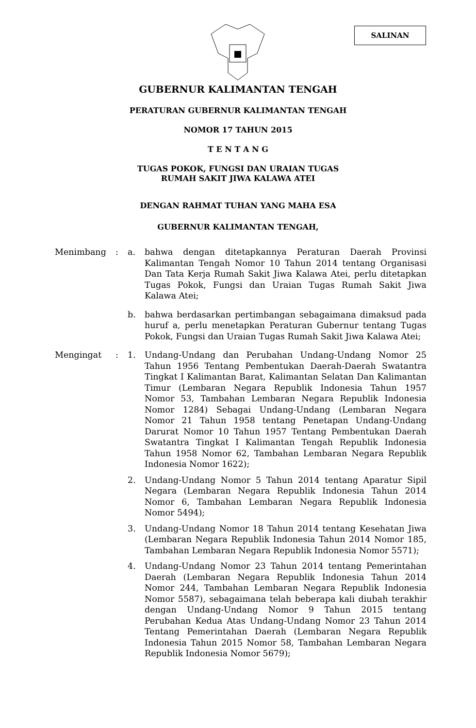SALINAN
GUBERNUR KALIMANTAN TENGAH
PERATURAN GUBERNUR KALIMANTAN TENGAH
NOMOR 17 TAHUN 2015
T E N T A N G
TUGAS POKOK, FUNGSI DAN URAIAN TUGAS
RUMAH SAKIT JIWA KALAWA ATEI
DENGAN RAHMAT TUHAN YANG MAHA ESA
GUBERNUR KALIMANTAN TENGAH,
Menimbang : a. bahwa dengan ditetapkannya Peraturan Daerah Provinsi Kalimantan Tengah Nomor 10 Tahun 2014 tentang Organisasi Dan Tata Kerja Rumah Sakit Jiwa Kalawa Atei, perlu ditetapkan Tugas Pokok, Fungsi dan Uraian Tugas Rumah Sakit Jiwa Kalawa Atei;
b. bahwa berdasarkan pertimbangan sebagaimana dimaksud pada huruf a, perlu menetapkan Peraturan Gubernur tentang Tugas Pokok, Fungsi dan Uraian Tugas Rumah Sakit Jiwa Kalawa Atei;
Mengingat : 1. Undang-Undang dan Perubahan Undang-Undang Nomor 25 Tahun 1956 Tentang Pembentukan Daerah-Daerah Swatantra Tingkat I Kalimantan Barat, Kalimantan Selatan Dan Kalimantan Timur (Lembaran Negara Republik Indonesia Tahun 1957 Nomor 53, Tambahan Lembaran Negara Republik Indonesia Nomor 1284) Sebagai Undang-Undang (Lembaran Negara Nomor 21 Tahun 1958 tentang Penetapan Undang-Undang Darurat Nomor 10 Tahun 1957 Tentang Pembentukan Daerah Swatantra Tingkat I Kalimantan Tengah Republik Indonesia Tahun 1958 Nomor 62, Tambahan Lembaran Negara Republik Indonesia Nomor 1622);
2. Undang-Undang Nomor 5 Tahun 2014 tentang Aparatur Sipil Negara (Lembaran Negara Republik Indonesia Tahun 2014 Nomor 6, Tambahan Lembaran Negara Republik Indonesia Nomor 5494);
3. Undang-Undang Nomor 18 Tahun 2014 tentang Kesehatan Jiwa (Lembaran Negara Republik Indonesia Tahun 2014 Nomor 185, Tambahan Lembaran Negara Republik Indonesia Nomor 5571);
4. Undang-Undang Nomor 23 Tahun 2014 tentang Pemerintahan Daerah (Lembaran Negara Republik Indonesia Tahun 2014 Nomor 244, Tambahan Lembaran Negara Republik Indonesia Nomor 5587), sebagaimana telah beberapa kali diubah terakhir dengan Undang-Undang Nomor 9 Tahun 2015 tentang Perubahan Kedua Atas Undang-Undang Nomor 23 Tahun 2014 Tentang Pemerintahan Daerah (Lembaran Negara Republik Indonesia Tahun 2015 Nomor 58, Tambahan Lembaran Negara Republik Indonesia Nomor 5679);